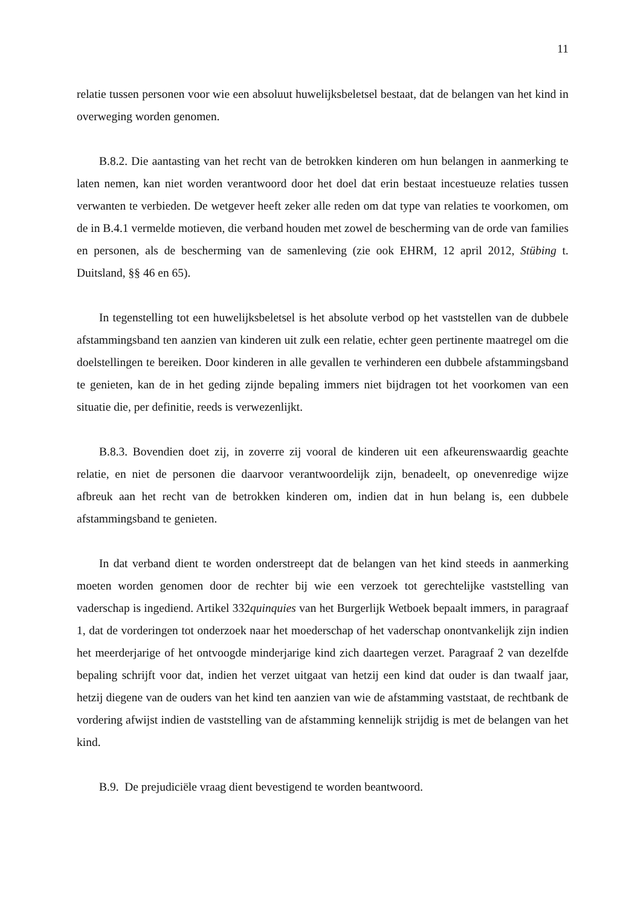11
relatie tussen personen voor wie een absoluut huwelijksbeletsel bestaat, dat de belangen van het kind in overweging worden genomen.
B.8.2. Die aantasting van het recht van de betrokken kinderen om hun belangen in aanmerking te laten nemen, kan niet worden verantwoord door het doel dat erin bestaat incestueuze relaties tussen verwanten te verbieden. De wetgever heeft zeker alle reden om dat type van relaties te voorkomen, om de in B.4.1 vermelde motieven, die verband houden met zowel de bescherming van de orde van families en personen, als de bescherming van de samenleving (zie ook EHRM, 12 april 2012, Stübing t. Duitsland, §§ 46 en 65).
In tegenstelling tot een huwelijksbeletsel is het absolute verbod op het vaststellen van de dubbele afstammingsband ten aanzien van kinderen uit zulk een relatie, echter geen pertinente maatregel om die doelstellingen te bereiken. Door kinderen in alle gevallen te verhinderen een dubbele afstammingsband te genieten, kan de in het geding zijnde bepaling immers niet bijdragen tot het voorkomen van een situatie die, per definitie, reeds is verwezenlijkt.
B.8.3. Bovendien doet zij, in zoverre zij vooral de kinderen uit een afkeurenswaardig geachte relatie, en niet de personen die daarvoor verantwoordelijk zijn, benadeelt, op onevenredige wijze afbreuk aan het recht van de betrokken kinderen om, indien dat in hun belang is, een dubbele afstammingsband te genieten.
In dat verband dient te worden onderstreept dat de belangen van het kind steeds in aanmerking moeten worden genomen door de rechter bij wie een verzoek tot gerechtelijke vaststelling van vaderschap is ingediend. Artikel 332quinquies van het Burgerlijk Wetboek bepaalt immers, in paragraaf 1, dat de vorderingen tot onderzoek naar het moederschap of het vaderschap onontvankelijk zijn indien het meerderjarige of het ontvoogde minderjarige kind zich daartegen verzet. Paragraaf 2 van dezelfde bepaling schrijft voor dat, indien het verzet uitgaat van hetzij een kind dat ouder is dan twaalf jaar, hetzij diegene van de ouders van het kind ten aanzien van wie de afstamming vaststaat, de rechtbank de vordering afwijst indien de vaststelling van de afstamming kennelijk strijdig is met de belangen van het kind.
B.9. De prejudiciële vraag dient bevestigend te worden beantwoord.